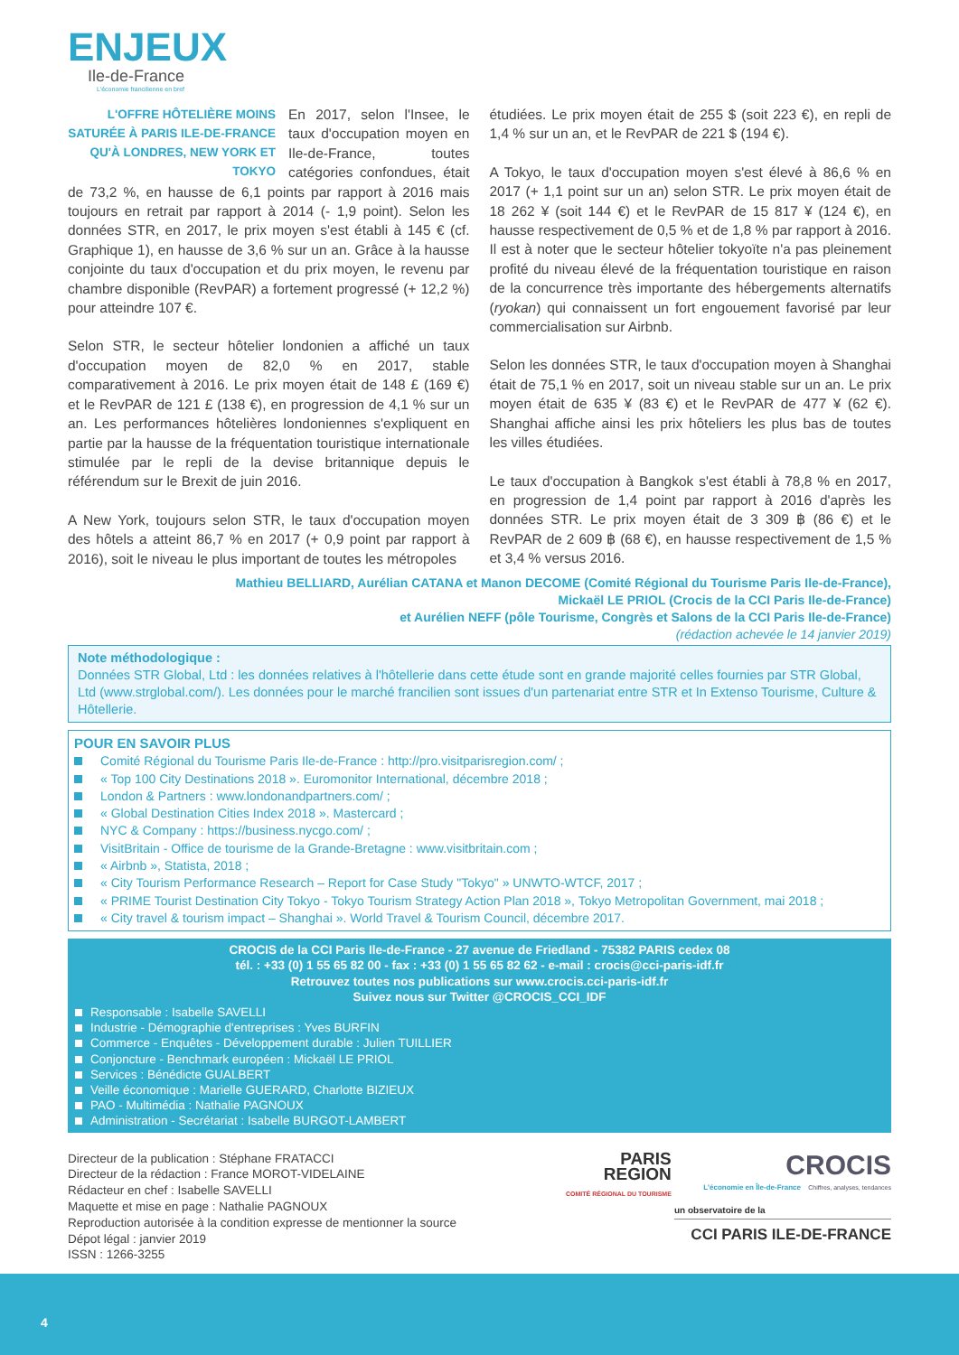ENJEUX
Ile-de-France
L'économie francilienne en bref
L'OFFRE HÔTELIÈRE MOINS SATURÉE À PARIS ILE-DE-FRANCE QU'À LONDRES, NEW YORK ET TOKYO
En 2017, selon l'Insee, le taux d'occupation moyen en Ile-de-France, toutes catégories confondues, était de 73,2 %, en hausse de 6,1 points par rapport à 2016 mais toujours en retrait par rapport à 2014 (- 1,9 point). Selon les données STR, en 2017, le prix moyen s'est établi à 145 € (cf. Graphique 1), en hausse de 3,6 % sur un an. Grâce à la hausse conjointe du taux d'occupation et du prix moyen, le revenu par chambre disponible (RevPAR) a fortement progressé (+ 12,2 %) pour atteindre 107 €.
Selon STR, le secteur hôtelier londonien a affiché un taux d'occupation moyen de 82,0 % en 2017, stable comparativement à 2016. Le prix moyen était de 148 £ (169 €) et le RevPAR de 121 £ (138 €), en progression de 4,1 % sur un an. Les performances hôtelières londoniennes s'expliquent en partie par la hausse de la fréquentation touristique internationale stimulée par le repli de la devise britannique depuis le référendum sur le Brexit de juin 2016.
A New York, toujours selon STR, le taux d'occupation moyen des hôtels a atteint 86,7 % en 2017 (+ 0,9 point par rapport à 2016), soit le niveau le plus important de toutes les métropoles
étudiées. Le prix moyen était de 255 $ (soit 223 €), en repli de 1,4 % sur un an, et le RevPAR de 221 $ (194 €).
A Tokyo, le taux d'occupation moyen s'est élevé à 86,6 % en 2017 (+ 1,1 point sur un an) selon STR. Le prix moyen était de 18 262 ¥ (soit 144 €) et le RevPAR de 15 817 ¥ (124 €), en hausse respectivement de 0,5 % et de 1,8 % par rapport à 2016. Il est à noter que le secteur hôtelier tokyoïte n'a pas pleinement profité du niveau élevé de la fréquentation touristique en raison de la concurrence très importante des hébergements alternatifs (ryokan) qui connaissent un fort engouement favorisé par leur commercialisation sur Airbnb.
Selon les données STR, le taux d'occupation moyen à Shanghai était de 75,1 % en 2017, soit un niveau stable sur un an. Le prix moyen était de 635 ¥ (83 €) et le RevPAR de 477 ¥ (62 €). Shanghai affiche ainsi les prix hôteliers les plus bas de toutes les villes étudiées.
Le taux d'occupation à Bangkok s'est établi à 78,8 % en 2017, en progression de 1,4 point par rapport à 2016 d'après les données STR. Le prix moyen était de 3 309 ฿ (86 €) et le RevPAR de 2 609 ฿ (68 €), en hausse respectivement de 1,5 % et 3,4 % versus 2016.
Mathieu BELLIARD, Aurélian CATANA et Manon DECOME (Comité Régional du Tourisme Paris Ile-de-France),
Mickaël LE PRIOL (Crocis de la CCI Paris Ile-de-France)
et Aurélien NEFF (pôle Tourisme, Congrès et Salons de la CCI Paris Ile-de-France)
(rédaction achevée le 14 janvier 2019)
Note méthodologique :
Données STR Global, Ltd : les données relatives à l'hôtellerie dans cette étude sont en grande majorité celles fournies par STR Global, Ltd (www.strglobal.com/). Les données pour le marché francilien sont issues d'un partenariat entre STR et In Extenso Tourisme, Culture & Hôtellerie.
POUR EN SAVOIR PLUS
Comité Régional du Tourisme Paris Ile-de-France : http://pro.visitparisregion.com/ ;
« Top 100 City Destinations 2018 ». Euromonitor International, décembre 2018 ;
London & Partners : www.londonandpartners.com/ ;
« Global Destination Cities Index 2018 ». Mastercard ;
NYC & Company : https://business.nycgo.com/ ;
VisitBritain - Office de tourisme de la Grande-Bretagne : www.visitbritain.com ;
« Airbnb », Statista, 2018 ;
« City Tourism Performance Research – Report for Case Study "Tokyo" » UNWTO-WTCF, 2017 ;
« PRIME Tourist Destination City Tokyo - Tokyo Tourism Strategy Action Plan 2018 », Tokyo Metropolitan Government, mai 2018 ;
« City travel & tourism impact – Shanghai ». World Travel & Tourism Council, décembre 2017.
CROCIS de la CCI Paris Ile-de-France - 27 avenue de Friedland - 75382 PARIS cedex 08
tél. : +33 (0) 1 55 65 82 00 - fax : +33 (0) 1 55 65 82 62 - e-mail : crocis@cci-paris-idf.fr
Retrouvez toutes nos publications sur www.crocis.cci-paris-idf.fr
Suivez nous sur Twitter @CROCIS_CCI_IDF
Responsable : Isabelle SAVELLI
Industrie - Démographie d'entreprises : Yves BURFIN
Commerce - Enquêtes - Développement durable : Julien TUILLIER
Conjoncture - Benchmark européen : Mickaël LE PRIOL
Services : Bénédicte GUALBERT
Veille économique : Marielle GUERARD, Charlotte BIZIEUX
PAO - Multimédia : Nathalie PAGNOUX
Administration - Secrétariat : Isabelle BURGOT-LAMBERT
Directeur de la publication : Stéphane FRATACCI
Directeur de la rédaction : France MOROT-VIDELAINE
Rédacteur en chef : Isabelle SAVELLI
Maquette et mise en page : Nathalie PAGNOUX
Reproduction autorisée à la condition expresse de mentionner la source
Dépot légal : janvier 2019
ISSN : 1266-3255
PARIS
REGION
COMITÉ RÉGIONAL DU TOURISME CROCIS
L'économie en Île-de-France Chiffres, analyses, tendances
un observatoire de la
CCI PARIS ILE-DE-FRANCE
4